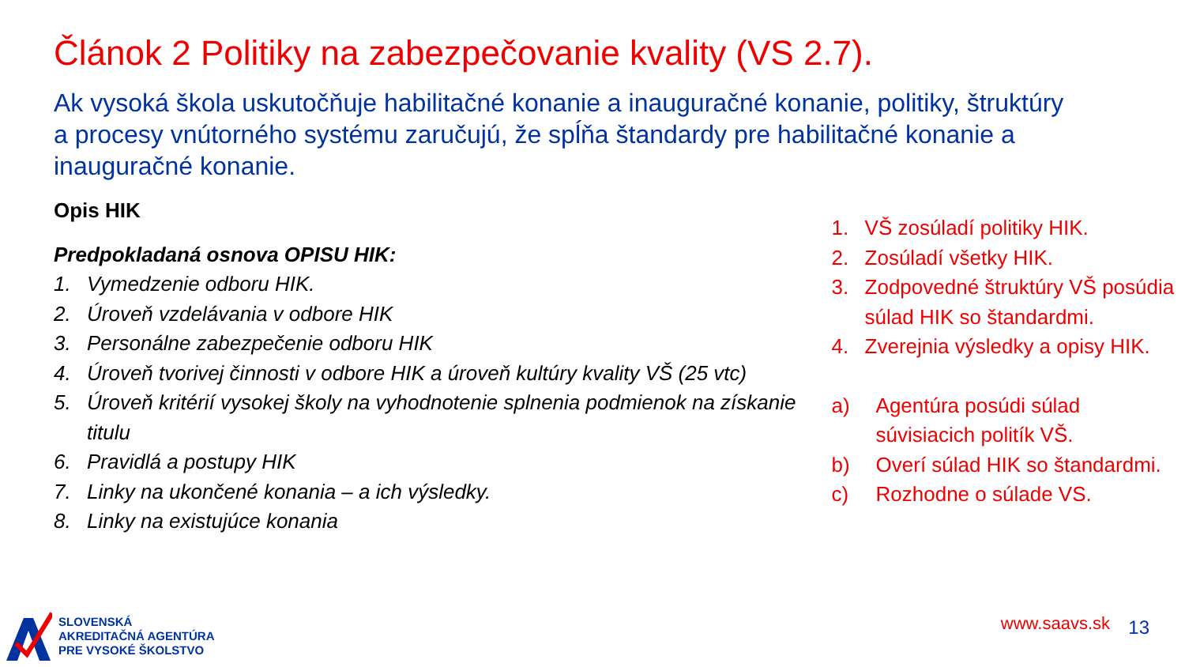Článok 2 Politiky na zabezpečovanie kvality (VS 2.7).
Ak vysoká škola uskutočňuje habilitačné konanie a inauguračné konanie, politiky, štruktúry a procesy vnútorného systému zaručujú, že spĺňa štandardy pre habilitačné konanie a inauguračné konanie.
Opis HIK
Predpokladaná osnova OPISU HIK:
1. Vymedzenie odboru HIK.
2. Úroveň vzdelávania v odbore HIK
3. Personálne zabezpečenie odboru HIK
4. Úroveň tvorivej činnosti v odbore HIK a úroveň kultúry kvality VŠ (25 vtc)
5. Úroveň kritérií vysokej školy na vyhodnotenie splnenia podmienok na získanie titulu
6. Pravidlá a postupy HIK
7. Linky na ukončené konania – a ich výsledky.
8. Linky na existujúce konania
1. VŠ zosúladí politiky HIK.
2. Zosúladí všetky HIK.
3. Zodpovedné štruktúry VŠ posúdia súlad HIK so štandardmi.
4. Zverejnia výsledky a opisy HIK.
a) Agentúra posúdi súlad súvisiacich politík VŠ.
b) Overí súlad HIK so štandardmi.
c) Rozhodne o súlade VS.
SLOVENSKÁ
AKREDITAČNÁ AGENTÚRA
PRE VYSOKÉ ŠKOLSTVO
www.saavs.sk 13